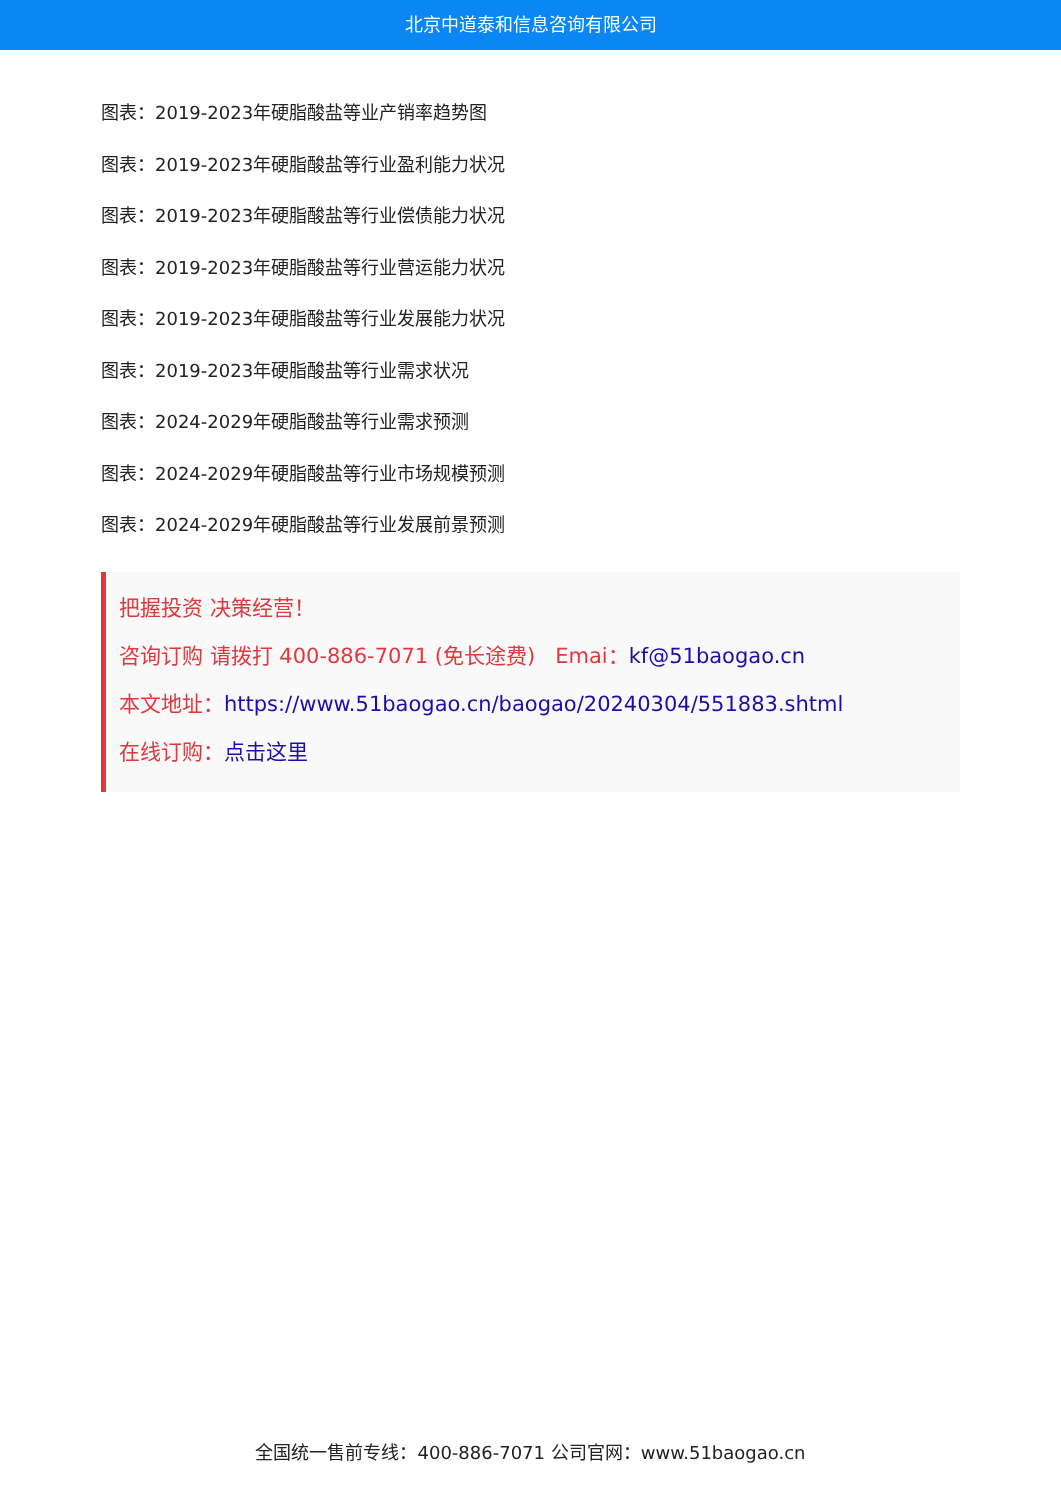北京中道泰和信息咨询有限公司
图表：2019-2023年硬脂酸盐等业产销率趋势图
图表：2019-2023年硬脂酸盐等行业盈利能力状况
图表：2019-2023年硬脂酸盐等行业偿债能力状况
图表：2019-2023年硬脂酸盐等行业营运能力状况
图表：2019-2023年硬脂酸盐等行业发展能力状况
图表：2019-2023年硬脂酸盐等行业需求状况
图表：2024-2029年硬脂酸盐等行业需求预测
图表：2024-2029年硬脂酸盐等行业市场规模预测
图表：2024-2029年硬脂酸盐等行业发展前景预测
把握投资 决策经营！
咨询订购 请拨打 400-886-7071 (免长途费) Emai：kf@51baogao.cn
本文地址：https://www.51baogao.cn/baogao/20240304/551883.shtml
在线订购：点击这里
全国统一售前专线：400-886-7071 公司官网：www.51baogao.cn